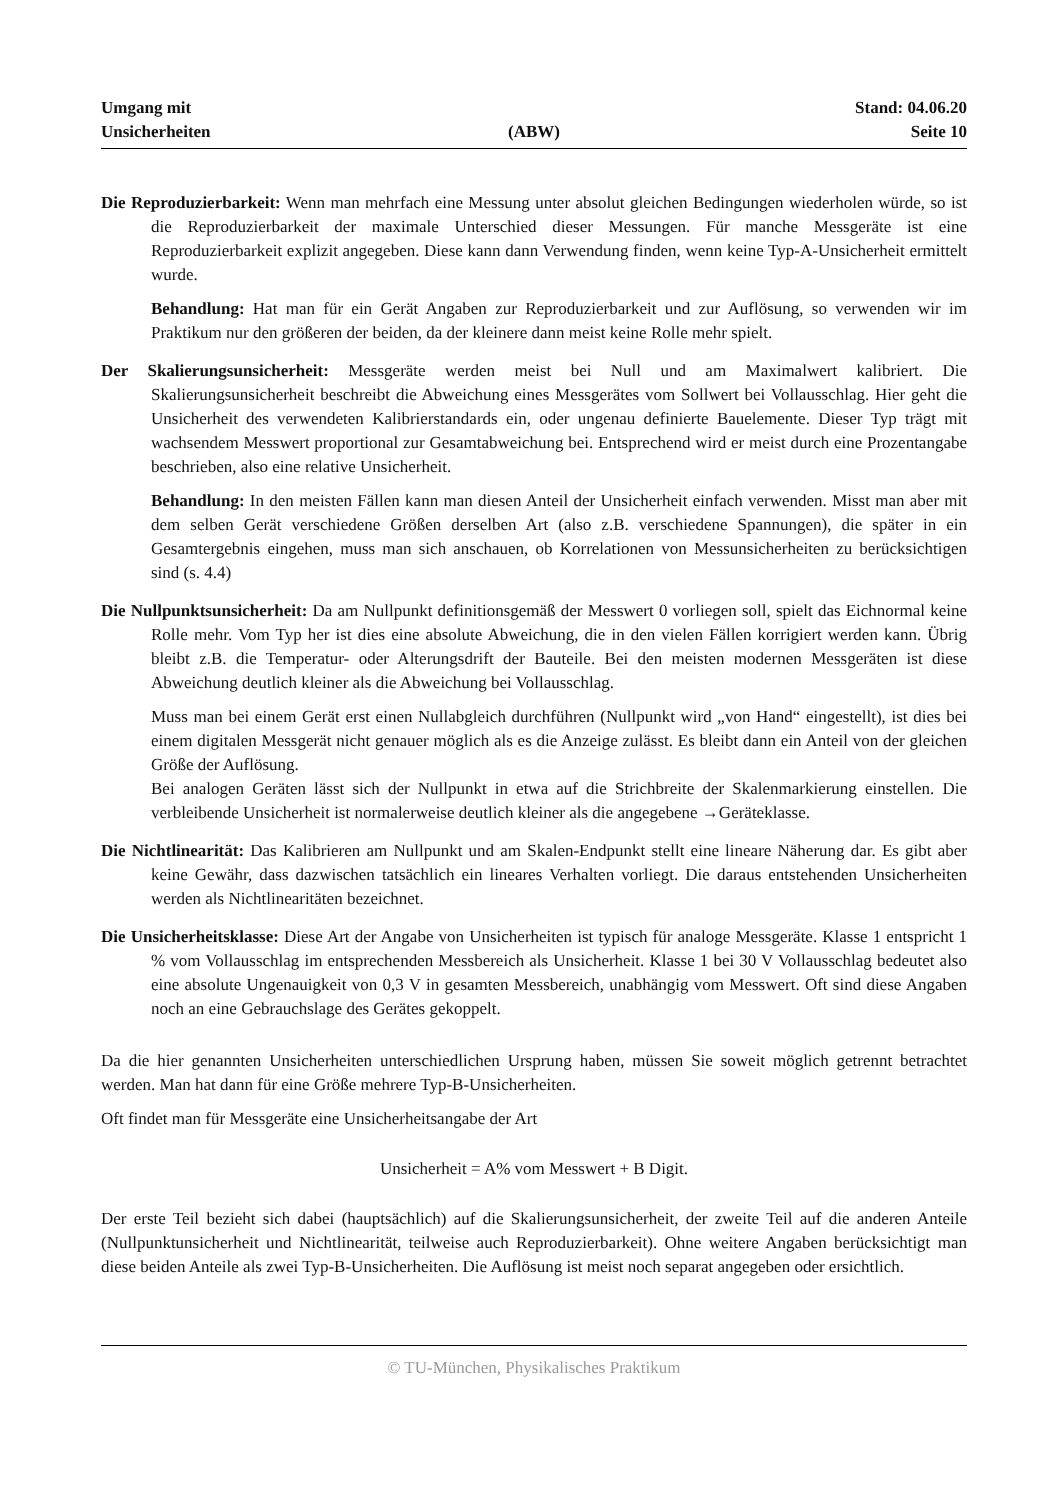Umgang mit
Unsicherheiten
(ABW)
Stand: 04.06.20
Seite 10
Die Reproduzierbarkeit: Wenn man mehrfach eine Messung unter absolut gleichen Bedingungen wiederholen würde, so ist die Reproduzierbarkeit der maximale Unterschied dieser Messungen. Für manche Messgeräte ist eine Reproduzierbarkeit explizit angegeben. Diese kann dann Verwendung finden, wenn keine Typ-A-Unsicherheit ermittelt wurde.
Behandlung: Hat man für ein Gerät Angaben zur Reproduzierbarkeit und zur Auflösung, so verwenden wir im Praktikum nur den größeren der beiden, da der kleinere dann meist keine Rolle mehr spielt.
Der Skalierungsunsicherheit: Messgeräte werden meist bei Null und am Maximalwert kalibriert. Die Skalierungsunsicherheit beschreibt die Abweichung eines Messgerätes vom Sollwert bei Vollausschlag. Hier geht die Unsicherheit des verwendeten Kalibrierstandards ein, oder ungenau definierte Bauelemente. Dieser Typ trägt mit wachsendem Messwert proportional zur Gesamtabweichung bei. Entsprechend wird er meist durch eine Prozentangabe beschrieben, also eine relative Unsicherheit.
Behandlung: In den meisten Fällen kann man diesen Anteil der Unsicherheit einfach verwenden. Misst man aber mit dem selben Gerät verschiedene Größen derselben Art (also z.B. verschiedene Spannungen), die später in ein Gesamtergebnis eingehen, muss man sich anschauen, ob Korrelationen von Messunsicherheiten zu berücksichtigen sind (s. 4.4)
Die Nullpunktsunsicherheit: Da am Nullpunkt definitionsgemäß der Messwert 0 vorliegen soll, spielt das Eichnormal keine Rolle mehr. Vom Typ her ist dies eine absolute Abweichung, die in den vielen Fällen korrigiert werden kann. Übrig bleibt z.B. die Temperatur- oder Alterungsdrift der Bauteile. Bei den meisten modernen Messgeräten ist diese Abweichung deutlich kleiner als die Abweichung bei Vollausschlag.
Muss man bei einem Gerät erst einen Nullabgleich durchführen (Nullpunkt wird „von Hand“ eingestellt), ist dies bei einem digitalen Messgerät nicht genauer möglich als es die Anzeige zulässt. Es bleibt dann ein Anteil von der gleichen Größe der Auflösung.
Bei analogen Geräten lässt sich der Nullpunkt in etwa auf die Strichbreite der Skalenmarkierung einstellen. Die verbleibende Unsicherheit ist normalerweise deutlich kleiner als die angegebene →Geräteklasse.
Die Nichtlinearität: Das Kalibrieren am Nullpunkt und am Skalen-Endpunkt stellt eine lineare Näherung dar. Es gibt aber keine Gewähr, dass dazwischen tatsächlich ein lineares Verhalten vorliegt. Die daraus entstehenden Unsicherheiten werden als Nichtlinearitäten bezeichnet.
Die Unsicherheitsklasse: Diese Art der Angabe von Unsicherheiten ist typisch für analoge Messgeräte. Klasse 1 entspricht 1 % vom Vollausschlag im entsprechenden Messbereich als Unsicherheit. Klasse 1 bei 30 V Vollausschlag bedeutet also eine absolute Ungenauigkeit von 0,3 V in gesamten Messbereich, unabhängig vom Messwert. Oft sind diese Angaben noch an eine Gebrauchslage des Gerätes gekoppelt.
Da die hier genannten Unsicherheiten unterschiedlichen Ursprung haben, müssen Sie soweit möglich getrennt betrachtet werden. Man hat dann für eine Größe mehrere Typ-B-Unsicherheiten.
Oft findet man für Messgeräte eine Unsicherheitsangabe der Art
Unsicherheit = A% vom Messwert + B Digit.
Der erste Teil bezieht sich dabei (hauptsächlich) auf die Skalierungsunsicherheit, der zweite Teil auf die anderen Anteile (Nullpunktunsicherheit und Nichtlinearität, teilweise auch Reproduzierbarkeit). Ohne weitere Angaben berücksichtigt man diese beiden Anteile als zwei Typ-B-Unsicherheiten. Die Auflösung ist meist noch separat angegeben oder ersichtlich.
© TU-München, Physikalisches Praktikum